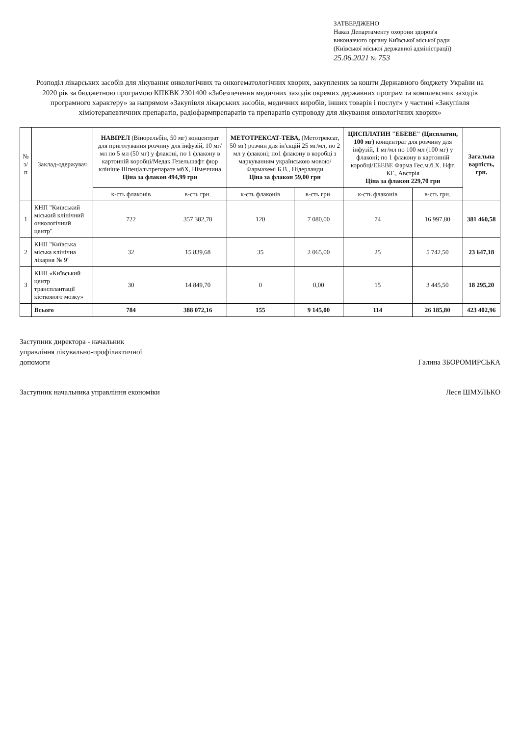ЗАТВЕРДЖЕНО
Наказ Департаменту охорони здоров'я
виконавчого органу Київської міської ради
(Київської міської державної адміністрації)
25.06.2021 № 753
Розподіл лікарських засобів для лікування онкологічних та онкогематологічних хворих, закуплених за кошти Державного бюджету України на 2020 рік за бюджетною програмою КПКВК 2301400 «Забезпечення медичних заходів окремих державних програм та комплексних заходів програмного характеру» за напрямом «Закупівля лікарських засобів, медичних виробів, інших товарів і послуг» у частині «Закупівля хіміотерапевтичних препаратів, радіофармпрепаратів та препаратів супроводу для лікування онкологічних хворих»
| № з/п | Заклад-одержувач | НАВІРЕЛ (Вінорельбін, 50 мг) концентрат для приготування розчину для інфузій, 10 мг/мл по 5 мл (50 мг) у флаконі, по 1 флакону в картонній коробці/Медак Гезельшафт фюр клініше Шпеціальпрепарате мбХ, Німеччина Ціна за флакон 494,99 грн | | МЕТОТРЕКСАТ-ТЕВА, (Метотрексат, 50 мг) розчин для ін'єкцій 25 мг/мл, по 2 мл у флаконі; по1 флакону в коробці з маркуванням українською мовою/Фармахемі Б.В., Нідерланди Ціна за флакон 59,00 грн | | ЦИСПЛАТИН "ЕБЕВЕ" (Цисплатин, 100 мг) концентрат для розчину для інфузій, 1 мг/мл по 100 мл (100 мг) у флаконі; по 1 флакону в картонній коробці/ЕБЕВЕ Фарма Гес.м.б.Х. Нфг. КГ., Австрія Ціна за флакон 229,70 грн | | Загальна вартість, грн. |
| --- | --- | --- | --- | --- | --- | --- | --- | --- |
| | | к-сть флаконів | в-сть грн. | к-сть флаконів | в-сть грн. | к-сть флаконів | в-сть грн. | |
| 1 | КНП "Київський міський клінічний онкологічний центр" | 722 | 357 382,78 | 120 | 7 080,00 | 74 | 16 997,80 | 381 460,58 |
| 2 | КНП "Київська міська клінічна лікарня № 9" | 32 | 15 839,68 | 35 | 2 065,00 | 25 | 5 742,50 | 23 647,18 |
| 3 | КНП «Київський центр трансплантації кісткового мозку» | 30 | 14 849,70 | 0 | 0,00 | 15 | 3 445,50 | 18 295,20 |
| | Всього | 784 | 388 072,16 | 155 | 9 145,00 | 114 | 26 185,80 | 423 402,96 |
Заступник директора - начальник
управління лікувально-профілактичної
допомоги
Галина ЗБОРОМИРСЬКА
Заступник начальника управління економіки
Леся ШМУЛЬКО